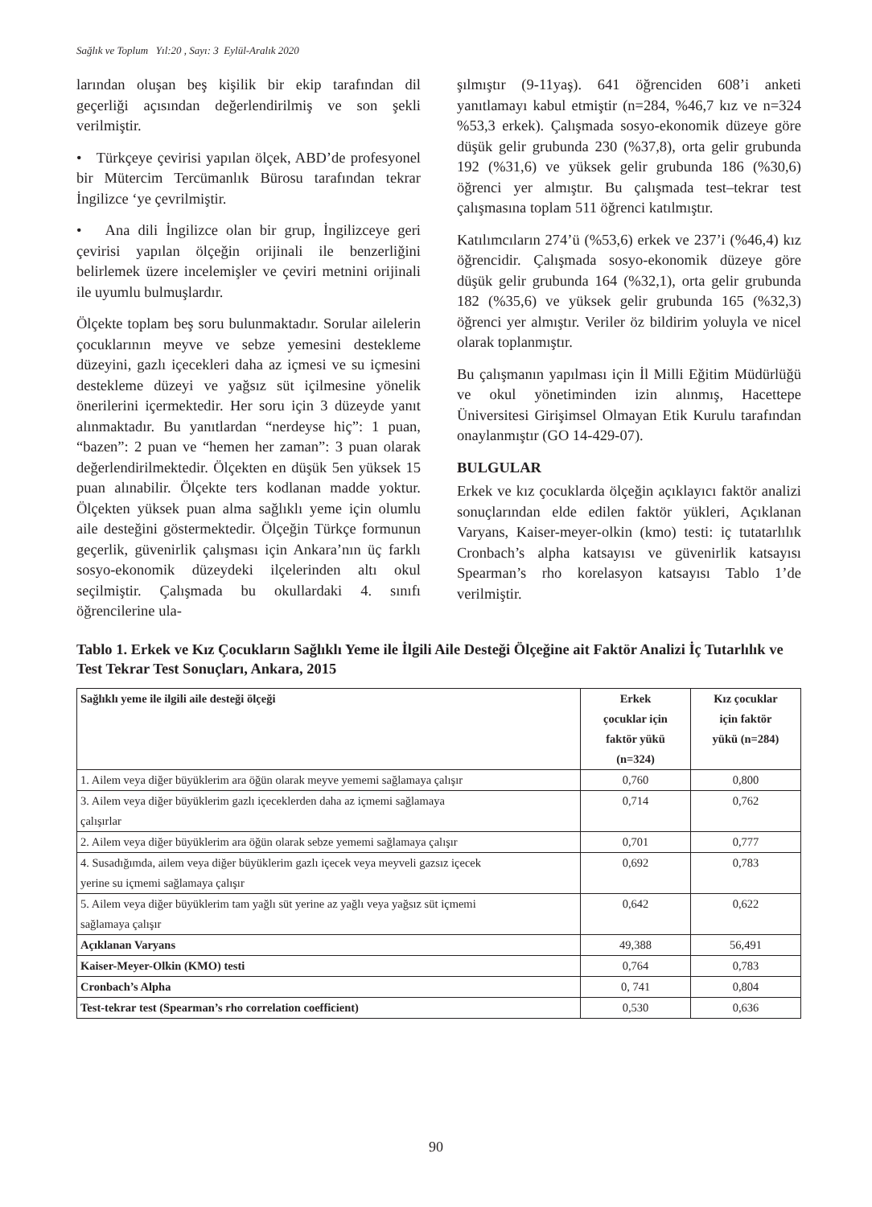Sağlık ve Toplum Yıl:20 , Sayı: 3 Eylül-Aralık 2020
larından oluşan beş kişilik bir ekip tarafından dil geçerliği açısından değerlendirilmiş ve son şekli verilmiştir.
• Türkçeye çevirisi yapılan ölçek, ABD’de profesyonel bir Mütercim Tercümanlık Bürosu tarafından tekrar İngilizce ‘ye çevrilmiştir.
• Ana dili İngilizce olan bir grup, İngilizceye geri çevirisi yapılan ölçeğin orijinali ile benzerliğini belirlemek üzere incelemişler ve çeviri metnini orijinali ile uyumlu bulmuşlardır.
Ölçekte toplam beş soru bulunmaktadır. Sorular ailelerin çocuklarının meyve ve sebze yemesini destekleme düzeyini, gazlı içecekleri daha az içmesi ve su içmesini destekleme düzeyi ve yağsız süt içilmesine yönelik önerilerini içermektedir. Her soru için 3 düzeyde yanıt alınmaktadır. Bu yanıtlardan “nerdeyse hiç”: 1 puan, “bazen”: 2 puan ve “hemen her zaman”: 3 puan olarak değerlendirilmektedir. Ölçekten en düşük 5en yüksek 15 puan alınabilir. Ölçekte ters kodlanan madde yoktur. Ölçekten yüksek puan alma sağlıklı yeme için olumlu aile desteğini göstermektedir. Ölçeğin Türkçe formunun geçerlik, güvenirlik çalışması için Ankara’nın üç farklı sosyo-ekonomik düzeydeki ilçelerinden altı okul seçilmiştir. Çalışmada bu okullardaki 4. sınıfı öğrencilerine ula-
şılmıştır (9-11yaş). 641 öğrenciden 608’i anketi yanıtlamayı kabul etmiştir (n=284, %46,7 kız ve n=324 %53,3 erkek). Çalışmada sosyo-ekonomik düzeye göre düşük gelir grubunda 230 (%37,8), orta gelir grubunda 192 (%31,6) ve yüksek gelir grubunda 186 (%30,6) öğrenci yer almıştır. Bu çalışmada test–tekrar test çalışmasına toplam 511 öğrenci katılmıştır.
Katılımcıların 274’ü (%53,6) erkek ve 237’i (%46,4) kız öğrencidir. Çalışmada sosyo-ekonomik düzeye göre düşük gelir grubunda 164 (%32,1), orta gelir grubunda 182 (%35,6) ve yüksek gelir grubunda 165 (%32,3) öğrenci yer almıştır. Veriler öz bildirim yoluyla ve nicel olarak toplanmıştır.
Bu çalışmanın yapılması için İl Milli Eğitim Müdürlüğü ve okul yönetiminden izin alınmış, Hacettepe Üniversitesi Girişimsel Olmayan Etik Kurulu tarafından onaylanmıştır (GO 14-429-07).
BULGULAR
Erkek ve kız çocuklarda ölçeğin açıklayıcı faktör analizi sonuçlarından elde edilen faktör yükleri, Açıklanan Varyans, Kaiser-meyer-olkin (kmo) testi: iç tutatarlılık Cronbach’s alpha katsayısı ve güvenirlik katsayısı Spearman’s rho korelasyon katsayısı Tablo 1’de verilmiştir.
Tablo 1. Erkek ve Kız Çocukların Sağlıklı Yeme ile İlgili Aile Desteği Ölçeğine ait Faktör Analizi İç Tutarlılık ve Test Tekrar Test Sonuçları, Ankara, 2015
| Sağlıklı yeme ile ilgili aile desteği ölçeği | Erkek çocuklar için faktör yükü (n=324) | Kız çocuklar için faktör yükü (n=284) |
| --- | --- | --- |
| 1. Ailem veya diğer büyüklerim ara öğün olarak meyve yememi sağlamaya çalışır | 0,760 | 0,800 |
| 3. Ailem veya diğer büyüklerim gazlı içeceklerden daha az içmemi sağlamaya çalışırlar | 0,714 | 0,762 |
| 2. Ailem veya diğer büyüklerim ara öğün olarak sebze yememi sağlamaya çalışır | 0,701 | 0,777 |
| 4. Susadığımda, ailem veya diğer büyüklerim gazlı içecek veya meyveli gazsız içecek yerine su içmemi sağlamaya çalışır | 0,692 | 0,783 |
| 5. Ailem veya diğer büyüklerim tam yağlı süt yerine az yağlı veya yağsız süt içmemi sağlamaya çalışır | 0,642 | 0,622 |
| Açıklanan Varyans | 49,388 | 56,491 |
| Kaiser-Meyer-Olkin (KMO) testi | 0,764 | 0,783 |
| Cronbach’s Alpha | 0, 741 | 0,804 |
| Test-tekrar test (Spearman’s rho correlation coefficient) | 0,530 | 0,636 |
90